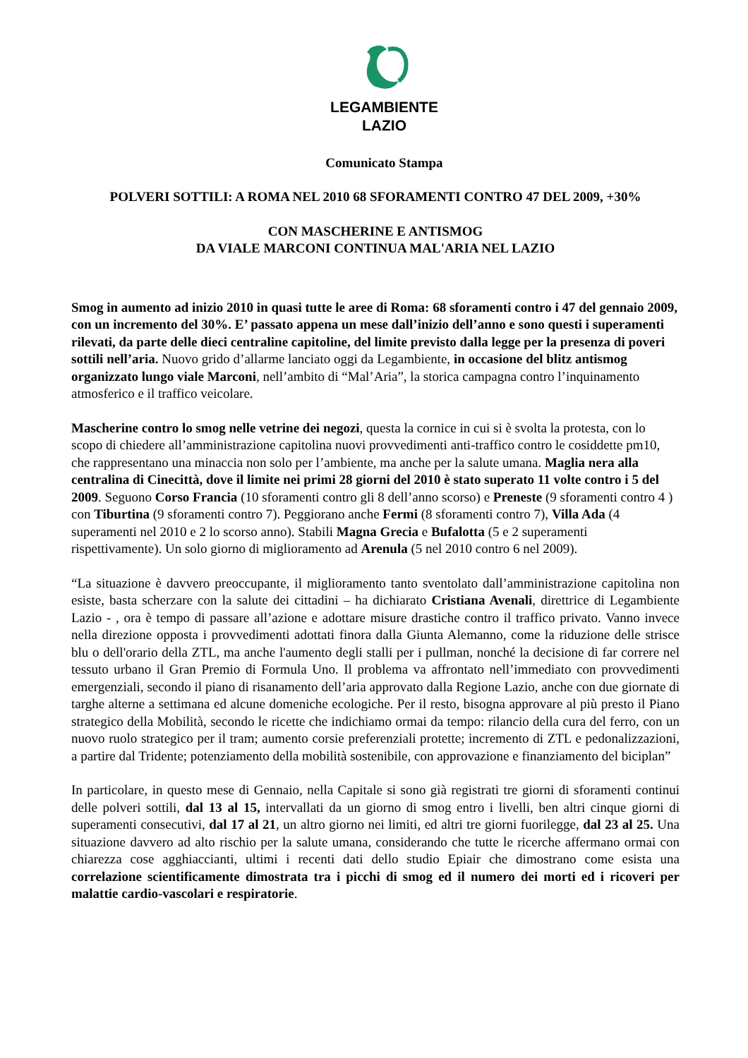LEGAMBIENTE
LAZIO
Comunicato Stampa
POLVERI SOTTILI: A ROMA NEL 2010 68 SFORAMENTI CONTRO 47 DEL 2009, +30%
CON MASCHERINE E ANTISMOG
DA VIALE MARCONI CONTINUA MAL'ARIA NEL LAZIO
Smog in aumento ad inizio 2010 in quasi tutte le aree di Roma: 68 sforamenti contro i 47 del gennaio 2009, con un incremento del 30%. E’ passato appena un mese dall’inizio dell’anno e sono questi i superamenti rilevati, da parte delle dieci centraline capitoline, del limite previsto dalla legge per la presenza di poveri sottili nell’aria. Nuovo grido d’allarme lanciato oggi da Legambiente, in occasione del blitz antismog organizzato lungo viale Marconi, nell’ambito di “Mal’Aria”, la storica campagna contro l’inquinamento atmosferico e il traffico veicolare.
Mascherine contro lo smog nelle vetrine dei negozi, questa la cornice in cui si è svolta la protesta, con lo scopo di chiedere all’amministrazione capitolina nuovi provvedimenti anti-traffico contro le cosiddette pm10, che rappresentano una minaccia non solo per l’ambiente, ma anche per la salute umana. Maglia nera alla centralina di Cinecittà, dove il limite nei primi 28 giorni del 2010 è stato superato 11 volte contro i 5 del 2009. Seguono Corso Francia (10 sforamenti contro gli 8 dell’anno scorso) e Preneste (9 sforamenti contro 4 ) con Tiburtina (9 sforamenti contro 7). Peggiorano anche Fermi (8 sforamenti contro 7), Villa Ada (4 superamenti nel 2010 e 2 lo scorso anno). Stabili Magna Grecia e Bufalotta (5 e 2 superamenti rispettivamente). Un solo giorno di miglioramento ad Arenula (5 nel 2010 contro 6 nel 2009).
“La situazione è davvero preoccupante, il miglioramento tanto sventolato dall’amministrazione capitolina non esiste, basta scherzare con la salute dei cittadini – ha dichiarato Cristiana Avenali, direttrice di Legambiente Lazio - , ora è tempo di passare all’azione e adottare misure drastiche contro il traffico privato. Vanno invece nella direzione opposta i provvedimenti adottati finora dalla Giunta Alemanno, come la riduzione delle strisce blu o dell'orario della ZTL, ma anche l'aumento degli stalli per i pullman, nonché la decisione di far correre nel tessuto urbano il Gran Premio di Formula Uno. Il problema va affrontato nell’immediato con provvedimenti emergenziali, secondo il piano di risanamento dell’aria approvato dalla Regione Lazio, anche con due giornate di targhe alterne a settimana ed alcune domeniche ecologiche. Per il resto, bisogna approvare al più presto il Piano strategico della Mobilità, secondo le ricette che indichiamo ormai da tempo: rilancio della cura del ferro, con un nuovo ruolo strategico per il tram; aumento corsie preferenziali protette; incremento di ZTL e pedonalizzazioni, a partire dal Tridente; potenziamento della mobilità sostenibile, con approvazione e finanziamento del biciplan”
In particolare, in questo mese di Gennaio, nella Capitale si sono già registrati tre giorni di sforamenti continui delle polveri sottili, dal 13 al 15, intervallati da un giorno di smog entro i livelli, ben altri cinque giorni di superamenti consecutivi, dal 17 al 21, un altro giorno nei limiti, ed altri tre giorni fuorilegge, dal 23 al 25. Una situazione davvero ad alto rischio per la salute umana, considerando che tutte le ricerche affermano ormai con chiarezza cose agghiaccianti, ultimi i recenti dati dello studio Epiair che dimostrano come esista una correlazione scientificamente dimostrata tra i picchi di smog ed il numero dei morti ed i ricoveri per malattie cardio-vascolari e respiratorie.